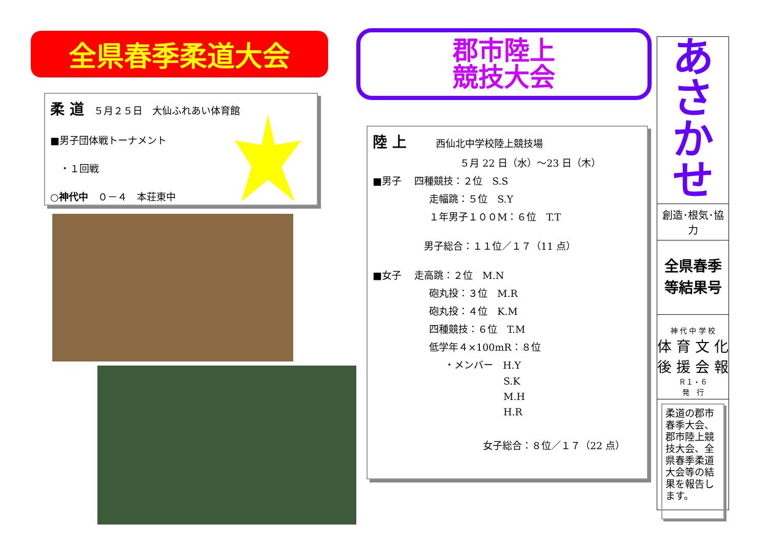全県春季柔道大会
柔 道　５月２５日　大仙ふれあい体育館
■男子団体戦トーナメント
　・１回戦
○神代中　０－４　本荘東中
郡市陸上
競技大会
陸 上　　　西仙北中学校陸上競技場
５月 22 日（水）～23 日（木）
■男子　 四種競技：２位　S.S
走幅跳：５位　S.Y
１年男子１００M：６位　T.T
男子総合：１１位／１７（11 点）
■女子　 走高跳：２位　M.N
砲丸投：３位　M.R
砲丸投：４位　K.M
四種競技：６位　T.M
低学年４×100mR：８位
・メンバー　H.Y
S.K
M.H
H.R
女子総合：８位／１７（22 点）
あ
さ
か
せ
創造･根気･協力
全県春季
等結果号
神 代 中 学 校
体 育 文 化
後 援 会 報
Ｒ１・６
発　行
柔道の郡市春季大会、郡市陸上競技大会、全県春季柔道大会等の結果を報告します。